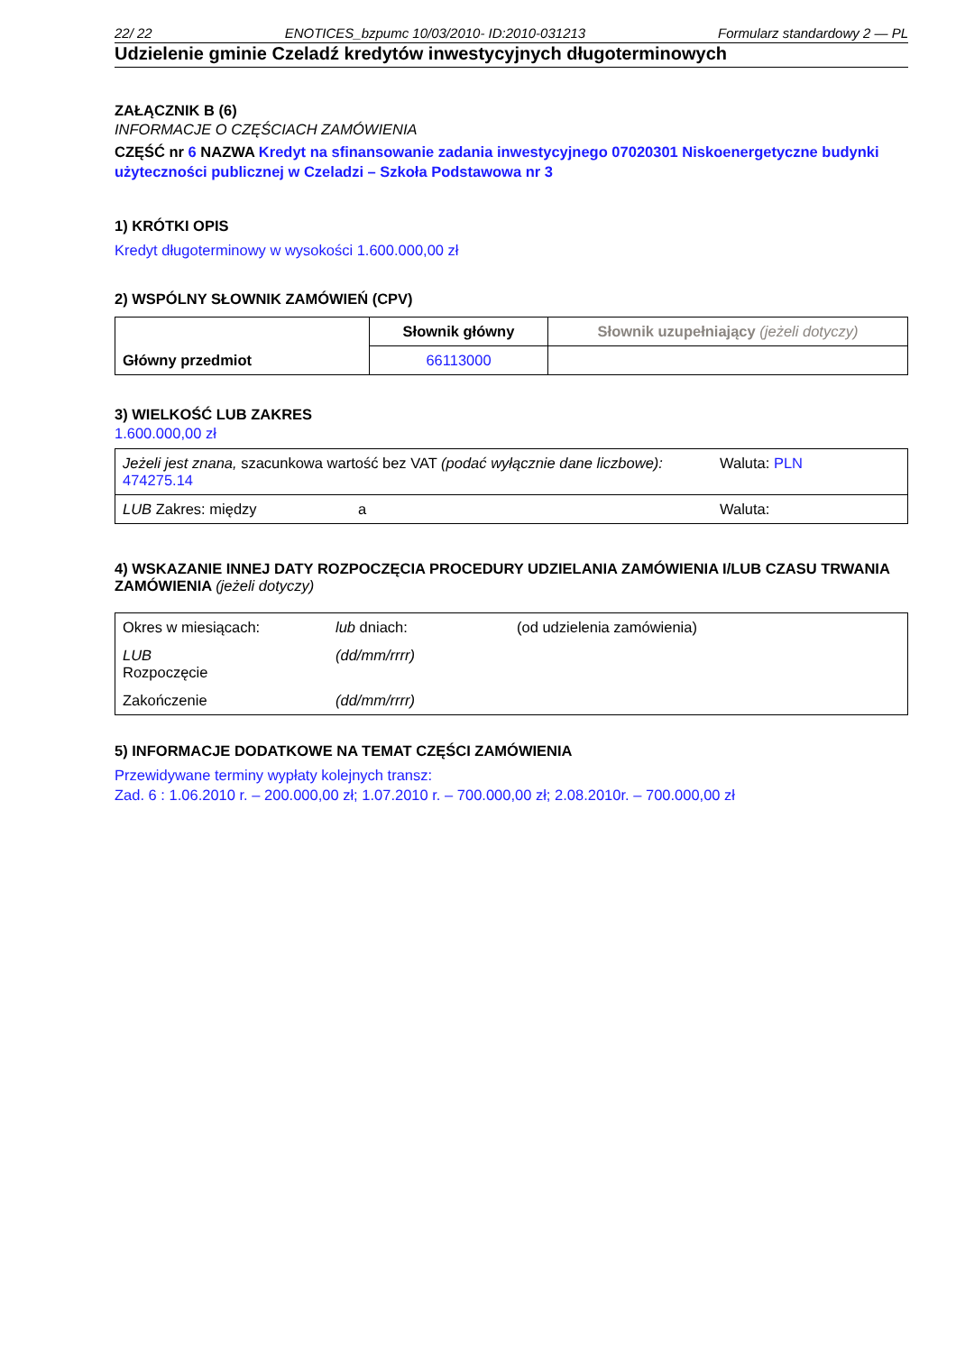22/ 22 ENOTICES_bzpumc 10/03/2010- ID:2010-031213 Formularz standardowy 2 — PL
Udzielenie gminie Czeladź kredytów inwestycyjnych długoterminowych
ZAŁĄCZNIK B (6)
INFORMACJE O CZĘŚCIACH ZAMÓWIENIA
CZĘŚĆ nr 6 NAZWA Kredyt na sfinansowanie zadania inwestycyjnego 07020301 Niskoenergetyczne budynki użyteczności publicznej w Czeladzi – Szkoła Podstawowa nr 3
1) KRÓTKI OPIS
Kredyt długoterminowy w wysokości 1.600.000,00 zł
2) WSPÓLNY SŁOWNIK ZAMÓWIEŃ (CPV)
| Główny przedmiot | Słownik główny | Słownik uzupełniający (jeżeli dotyczy) |
| | 66113000 | |
3) WIELKOŚĆ LUB ZAKRES
1.600.000,00 zł
| Jeżeli jest znana, szacunkowa wartość bez VAT (podać wyłącznie dane liczbowe): 474275.14 | | Waluta: PLN |
| LUB Zakres: między | a | Waluta: |
4) WSKAZANIE INNEJ DATY ROZPOCZĘCIA PROCEDURY UDZIELANIA ZAMÓWIENIA I/LUB CZASU TRWANIA ZAMÓWIENIA (jeżeli dotyczy)
| Okres w miesiącach: | lub dniach: | (od udzielenia zamówienia) |
| LUB Rozpoczęcie | (dd/mm/rrrr) | |
| Zakończenie | (dd/mm/rrrr) | |
5) INFORMACJE DODATKOWE NA TEMAT CZĘŚCI ZAMÓWIENIA
Przewidywane terminy wypłaty kolejnych transz:
Zad. 6 : 1.06.2010 r. – 200.000,00 zł; 1.07.2010 r. – 700.000,00 zł; 2.08.2010r. – 700.000,00 zł